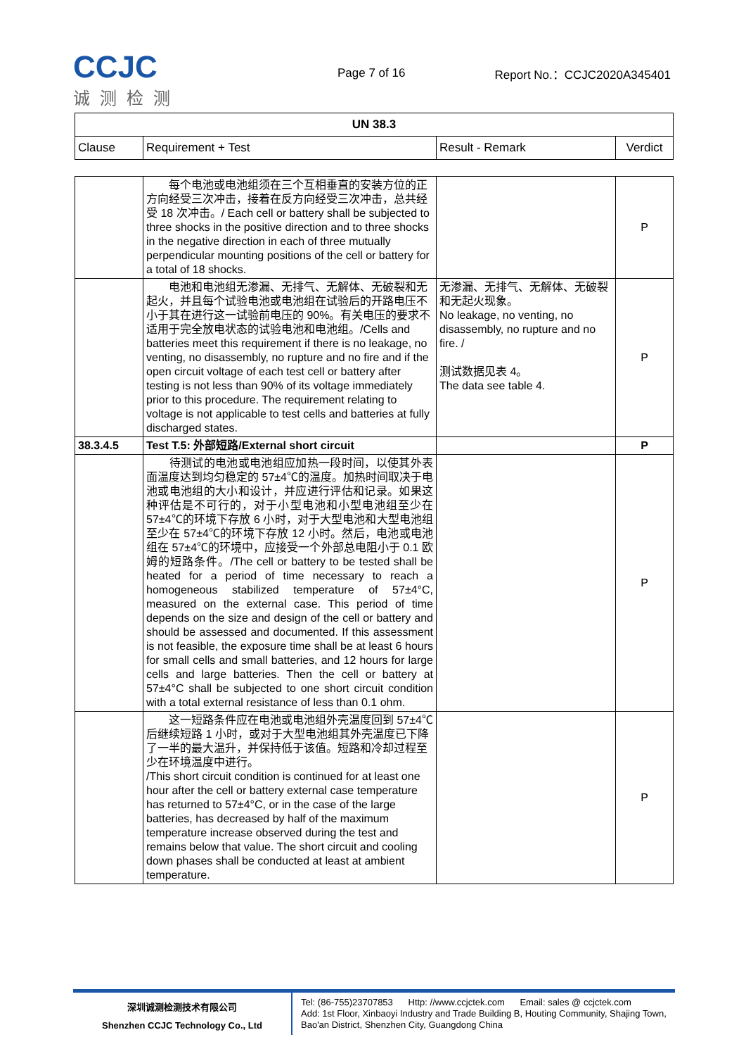CCJC
诚测检测
Page 7 of 16 Report No.：CCJC2020A345401
| UN 38.3 | | | |
| --- | --- | --- | --- |
| Clause | Requirement + Test | Result - Remark | Verdict |
| | 每个电池或电池组须在三个互相垂直的安装方位的正方向经受三次冲击，接着在反方向经受三次冲击，总共经受 18 次冲击。/ Each cell or battery shall be subjected to three shocks in the positive direction and to three shocks in the negative direction in each of three mutually perpendicular mounting positions of the cell or battery for a total of 18 shocks. | | P |
| | 电池和电池组无渗漏、无排气、无解体、无破裂和无起火，并且每个试验电池或电池组在试验后的开路电压不小于其在进行这一试验前电压的 90%。有关电压的要求不适用于完全放电状态的试验电池和电池组。/Cells and batteries meet this requirement if there is no leakage, no venting, no disassembly, no rupture and no fire and if the open circuit voltage of each test cell or battery after testing is not less than 90% of its voltage immediately prior to this procedure. The requirement relating to voltage is not applicable to test cells and batteries at fully discharged states. | 无渗漏、无排气、无解体、无破裂和无起火现象。 No leakage, no venting, no disassembly, no rupture and no fire. / 测试数据见表 4。 The data see table 4. | P |
| 38.3.4.5 | Test T.5: 外部短路/External short circuit | | P |
| | 待测试的电池或电池组应加热一段时间，以使其外表面温度达到均匀稳定的 57±4℃的温度。加热时间取决于电池或电池组的大小和设计，并应进行评估和记录。如果这种评估是不可行的，对于小型电池和小型电池组至少在 57±4℃的环境下存放 6 小时，对于大型电池和大型电池组至少在 57±4℃的环境下存放 12 小时。然后，电池或电池组在 57±4℃的环境中，应接受一个外部总电阻小于 0.1 欧姆的短路条件。/The cell or battery to be tested shall be heated for a period of time necessary to reach a homogeneous stabilized temperature of 57±4°C, measured on the external case. This period of time depends on the size and design of the cell or battery and should be assessed and documented. If this assessment is not feasible, the exposure time shall be at least 6 hours for small cells and small batteries, and 12 hours for large cells and large batteries. Then the cell or battery at 57±4°C shall be subjected to one short circuit condition with a total external resistance of less than 0.1 ohm. | | P |
| | 这一短路条件应在电池或电池组外壳温度回到 57±4℃后继续短路 1 小时，或对于大型电池组其外壳温度已下降了一半的最大温升，并保持低于该值。短路和冷却过程至少在环境温度中进行。 /This short circuit condition is continued for at least one hour after the cell or battery external case temperature has returned to 57±4°C, or in the case of the large batteries, has decreased by half of the maximum temperature increase observed during the test and remains below that value. The short circuit and cooling down phases shall be conducted at least at ambient temperature. | | P |
深圳诚测检测技术有限公司
Shenzhen CCJC Technology Co., Ltd
Tel: (86-755)23707853 Http: //www.ccjctek.com Email: sales @ ccjctek.com
Add: 1st Floor, Xinbaoyi Industry and Trade Building B, Houting Community, Shajing Town, Bao'an District, Shenzhen City, Guangdong China